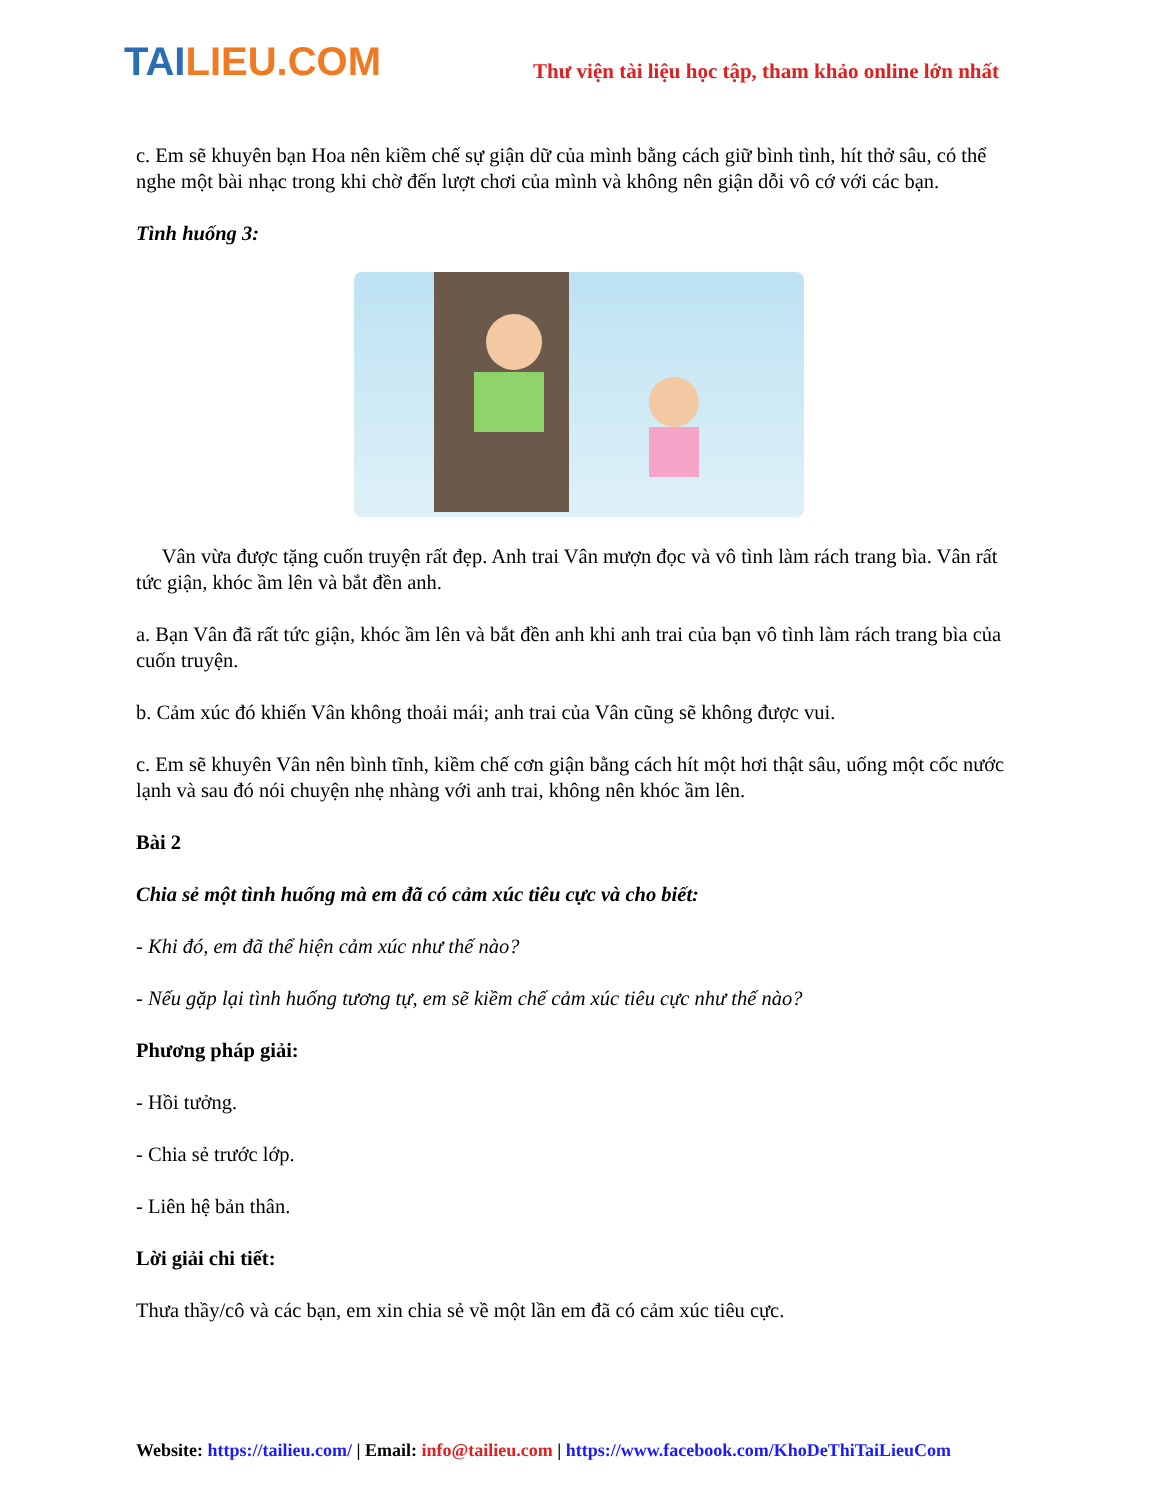TAILIEU.COM
Thư viện tài liệu học tập, tham khảo online lớn nhất
c. Em sẽ khuyên bạn Hoa nên kiềm chế sự giận dữ của mình bằng cách giữ bình tình, hít thở sâu, có thể nghe một bài nhạc trong khi chờ đến lượt chơi của mình và không nên giận dỗi vô cớ với các bạn.
Tình huống 3:
Vân vừa được tặng cuốn truyện rất đẹp. Anh trai Vân mượn đọc và vô tình làm rách trang bìa. Vân rất tức giận, khóc ầm lên và bắt đền anh.
a. Bạn Vân đã rất tức giận, khóc ầm lên và bắt đền anh khi anh trai của bạn vô tình làm rách trang bìa của cuốn truyện.
b. Cảm xúc đó khiến Vân không thoải mái; anh trai của Vân cũng sẽ không được vui.
c. Em sẽ khuyên Vân nên bình tĩnh, kiềm chế cơn giận bằng cách hít một hơi thật sâu, uống một cốc nước lạnh và sau đó nói chuyện nhẹ nhàng với anh trai, không nên khóc ầm lên.
Bài 2
Chia sẻ một tình huống mà em đã có cảm xúc tiêu cực và cho biết:
- Khi đó, em đã thể hiện cảm xúc như thế nào?
- Nếu gặp lại tình huống tương tự, em sẽ kiềm chế cảm xúc tiêu cực như thế nào?
Phương pháp giải:
- Hồi tưởng.
- Chia sẻ trước lớp.
- Liên hệ bản thân.
Lời giải chi tiết:
Thưa thầy/cô và các bạn, em xin chia sẻ về một lần em đã có cảm xúc tiêu cực.
Website: https://tailieu.com/ | Email: info@tailieu.com | https://www.facebook.com/KhoDeThiTaiLieuCom